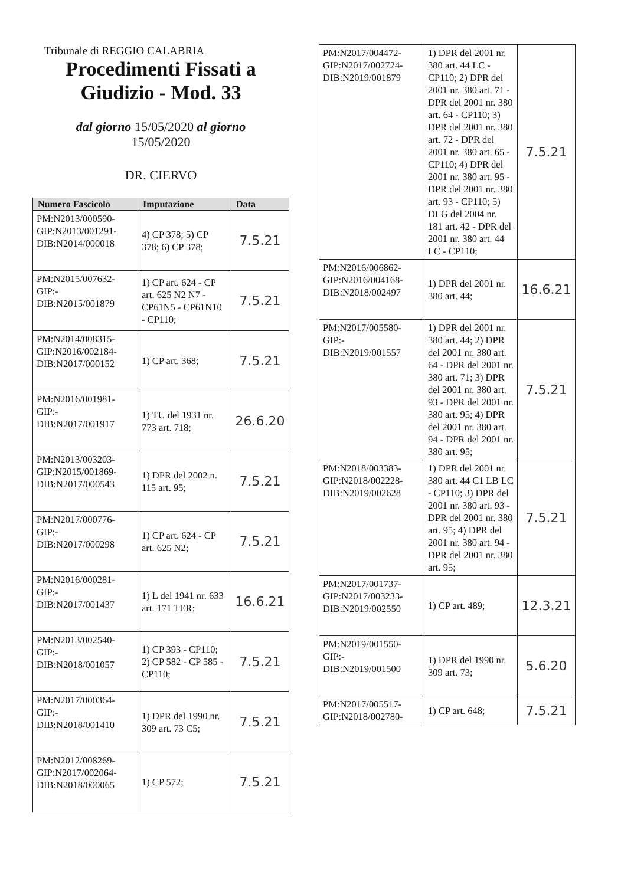Tribunale di REGGIO CALABRIA
Procedimenti Fissati a
Giudizio - Mod. 33
dal giorno 15/05/2020 al giorno
15/05/2020
DR. CIERVO
| Numero Fascicolo | Imputazione | Data |
| --- | --- | --- |
| PM:N2013/000590-GIP:N2013/001291-DIB:N2014/000018 | 4) CP 378; 5) CP 378; 6) CP 378; | 7.5.21 |
| PM:N2015/007632-GIP:-DIB:N2015/001879 | 1) CP art. 624 - CP art. 625 N2 N7 - CP61N5 - CP61N10 - CP110; | 7.5.21 |
| PM:N2014/008315-GIP:N2016/002184-DIB:N2017/000152 | 1) CP art. 368; | 7.5.21 |
| PM:N2016/001981-GIP:-DIB:N2017/001917 | 1) TU del 1931 nr. 773 art. 718; | 26.6.20 |
| PM:N2013/003203-GIP:N2015/001869-DIB:N2017/000543 | 1) DPR del 2002 n. 115 art. 95; | 7.5.21 |
| PM:N2017/000776-GIP:-DIB:N2017/000298 | 1) CP art. 624 - CP art. 625 N2; | 7.5.21 |
| PM:N2016/000281-GIP:-DIB:N2017/001437 | 1) L del 1941 nr. 633 art. 171 TER; | 16.6.21 |
| PM:N2013/002540-GIP:-DIB:N2018/001057 | 1) CP 393 - CP110; 2) CP 582 - CP 585 - CP110; | 7.5.21 |
| PM:N2017/000364-GIP:-DIB:N2018/001410 | 1) DPR del 1990 nr. 309 art. 73 C5; | 7.5.21 |
| PM:N2012/008269-GIP:N2017/002064-DIB:N2018/000065 | 1) CP 572; | 7.5.21 |
| PM:N2017/004472-GIP:N2017/002724-DIB:N2019/001879 | 1) DPR del 2001 nr. 380 art. 44 LC - CP110; 2) DPR del 2001 nr. 380 art. 71 - DPR del 2001 nr. 380 art. 64 - CP110; 3) DPR del 2001 nr. 380 art. 72 - DPR del 2001 nr. 380 art. 65 - CP110; 4) DPR del 2001 nr. 380 art. 95 - DPR del 2001 nr. 380 art. 93 - CP110; 5) DLG del 2004 nr. 181 art. 42 - DPR del 2001 nr. 380 art. 44 LC - CP110; | 7.5.21 |
| PM:N2016/006862-GIP:N2016/004168-DIB:N2018/002497 | 1) DPR del 2001 nr. 380 art. 44; | 16.6.21 |
| PM:N2017/005580-GIP:-DIB:N2019/001557 | 1) DPR del 2001 nr. 380 art. 44; 2) DPR del 2001 nr. 380 art. 64 - DPR del 2001 nr. 380 art. 71; 3) DPR del 2001 nr. 380 art. 93 - DPR del 2001 nr. 380 art. 95; 4) DPR del 2001 nr. 380 art. 94 - DPR del 2001 nr. 380 art. 95; | 7.5.21 |
| PM:N2018/003383-GIP:N2018/002228-DIB:N2019/002628 | 1) DPR del 2001 nr. 380 art. 44 C1 LB LC - CP110; 3) DPR del 2001 nr. 380 art. 93 - DPR del 2001 nr. 380 art. 95; 4) DPR del 2001 nr. 380 art. 94 - DPR del 2001 nr. 380 art. 95; | 7.5.21 |
| PM:N2017/001737-GIP:N2017/003233-DIB:N2019/002550 | 1) CP art. 489; | 12.3.21 |
| PM:N2019/001550-GIP:-DIB:N2019/001500 | 1) DPR del 1990 nr. 309 art. 73; | 5.6.20 |
| PM:N2017/005517-GIP:N2018/002780- | 1) CP art. 648; | 7.5.21 |